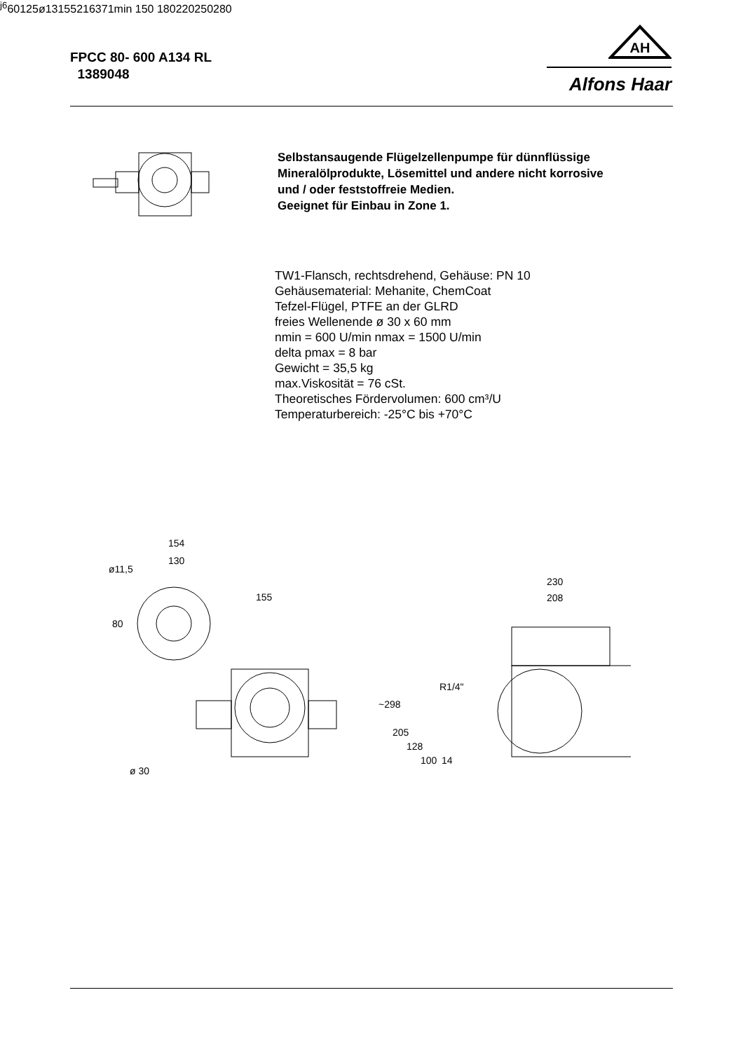FPCC 80- 600 A134 RL
1389048
AH
Alfons Haar
Selbstansaugende Flügelzellenpumpe für dünnflüssige
Mineralölprodukte, Lösemittel und andere nicht korrosive
und / oder feststoffreie Medien.
Geeignet für Einbau in Zone 1.
TW1-Flansch, rechtsdrehend, Gehäuse: PN 10
Gehäusematerial: Mehanite, ChemCoat
Tefzel-Flügel, PTFE an der GLRD
freies Wellenende ø 30 x 60 mm
nmin = 600 U/min nmax = 1500 U/min
delta pmax = 8 bar
Gewicht = 35,5 kg
max.Viskosität = 76 cSt.
Theoretisches Fördervolumen: 600 cm³/U
Temperaturbereich: -25°C bis +70°C
154
130
ø11,5
155
230
208
80
R1/4"
~298
205
128
100
14
ø 30j6
60
125
ø13
155
216
371
min 150
180
220
250
280